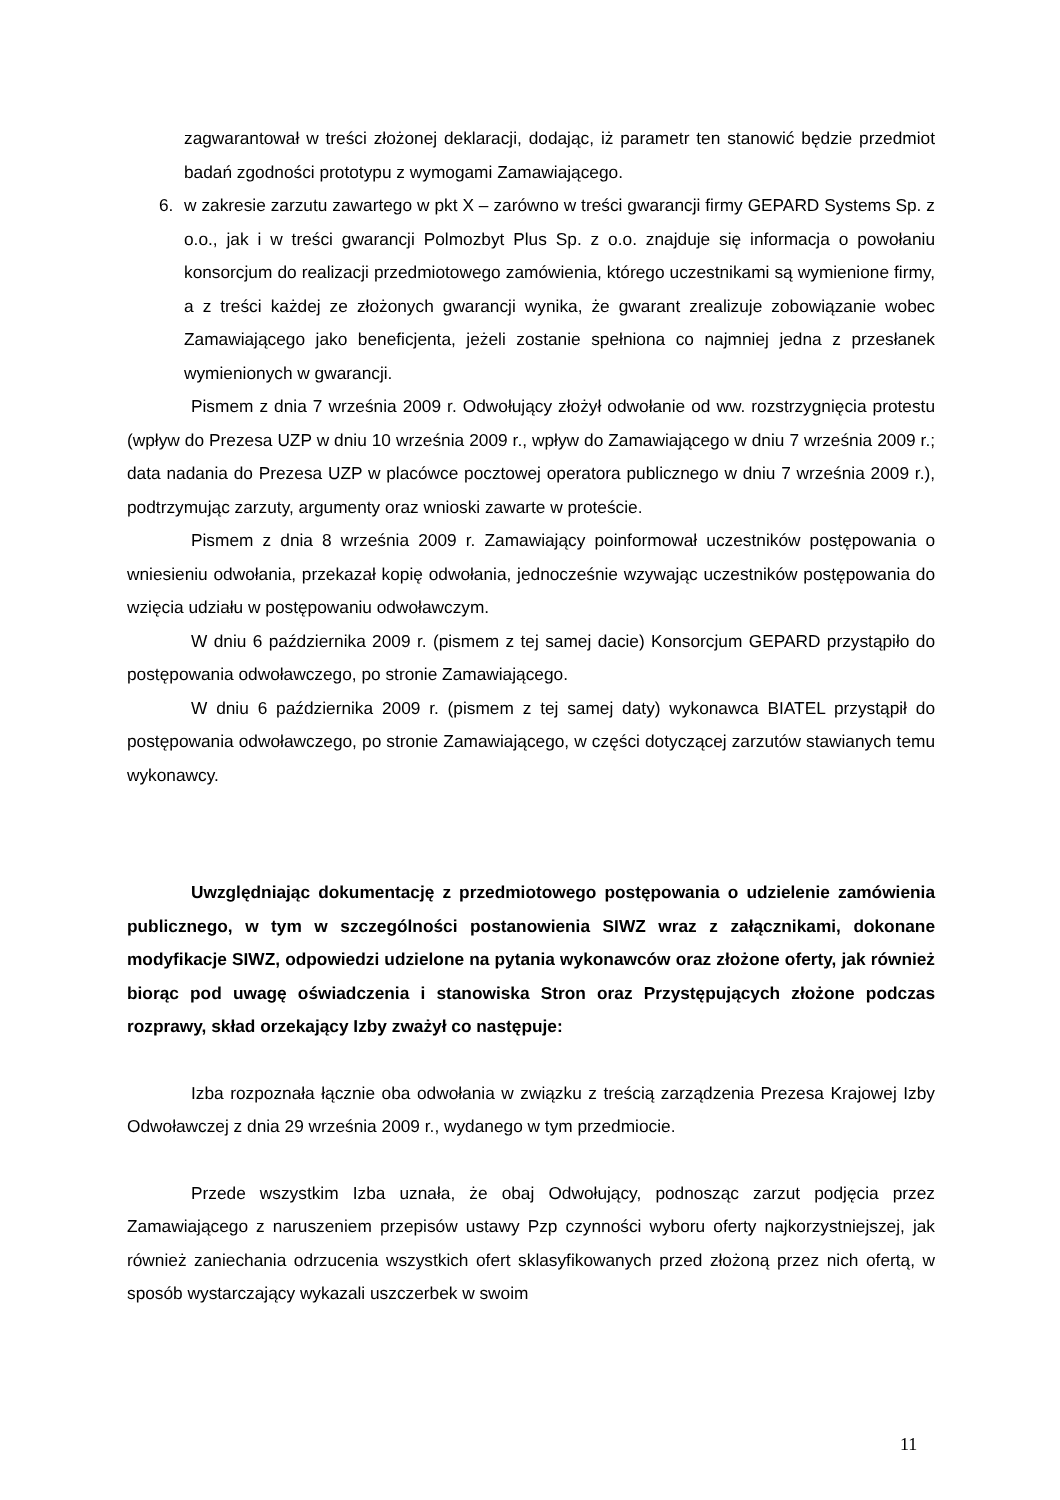zagwarantował w treści złożonej deklaracji, dodając, iż parametr ten stanowić będzie przedmiot badań zgodności prototypu z wymogami Zamawiającego.
6. w zakresie zarzutu zawartego w pkt X – zarówno w treści gwarancji firmy GEPARD Systems Sp. z o.o., jak i w treści gwarancji Polmozbyt Plus Sp. z o.o. znajduje się informacja o powołaniu konsorcjum do realizacji przedmiotowego zamówienia, którego uczestnikami są wymienione firmy, a z treści każdej ze złożonych gwarancji wynika, że gwarant zrealizuje zobowiązanie wobec Zamawiającego jako beneficjenta, jeżeli zostanie spełniona co najmniej jedna z przesłanek wymienionych w gwarancji.
Pismem z dnia 7 września 2009 r. Odwołujący złożył odwołanie od ww. rozstrzygnięcia protestu (wpływ do Prezesa UZP w dniu 10 września 2009 r., wpływ do Zamawiającego w dniu 7 września 2009 r.; data nadania do Prezesa UZP w placówce pocztowej operatora publicznego w dniu 7 września 2009 r.), podtrzymując zarzuty, argumenty oraz wnioski zawarte w proteście.
Pismem z dnia 8 września 2009 r. Zamawiający poinformował uczestników postępowania o wniesieniu odwołania, przekazał kopię odwołania, jednocześnie wzywając uczestników postępowania do wzięcia udziału w postępowaniu odwoławczym.
W dniu 6 października 2009 r. (pismem z tej samej dacie) Konsorcjum GEPARD przystąpiło do postępowania odwoławczego, po stronie Zamawiającego.
W dniu 6 października 2009 r. (pismem z tej samej daty) wykonawca BIATEL przystąpił do postępowania odwoławczego, po stronie Zamawiającego, w części dotyczącej zarzutów stawianych temu wykonawcy.
Uwzględniając dokumentację z przedmiotowego postępowania o udzielenie zamówienia publicznego, w tym w szczególności postanowienia SIWZ wraz z załącznikami, dokonane modyfikacje SIWZ, odpowiedzi udzielone na pytania wykonawców oraz złożone oferty, jak również biorąc pod uwagę oświadczenia i stanowiska Stron oraz Przystępujących złożone podczas rozprawy, skład orzekający Izby zważył co następuje:
Izba rozpoznała łącznie oba odwołania w związku z treścią zarządzenia Prezesa Krajowej Izby Odwoławczej z dnia 29 września 2009 r., wydanego w tym przedmiocie.
Przede wszystkim Izba uznała, że obaj Odwołujący, podnosząc zarzut podjęcia przez Zamawiającego z naruszeniem przepisów ustawy Pzp czynności wyboru oferty najkorzystniejszej, jak również zaniechania odrzucenia wszystkich ofert sklasyfikowanych przed złożoną przez nich ofertą, w sposób wystarczający wykazali uszczerbek w swoim
11